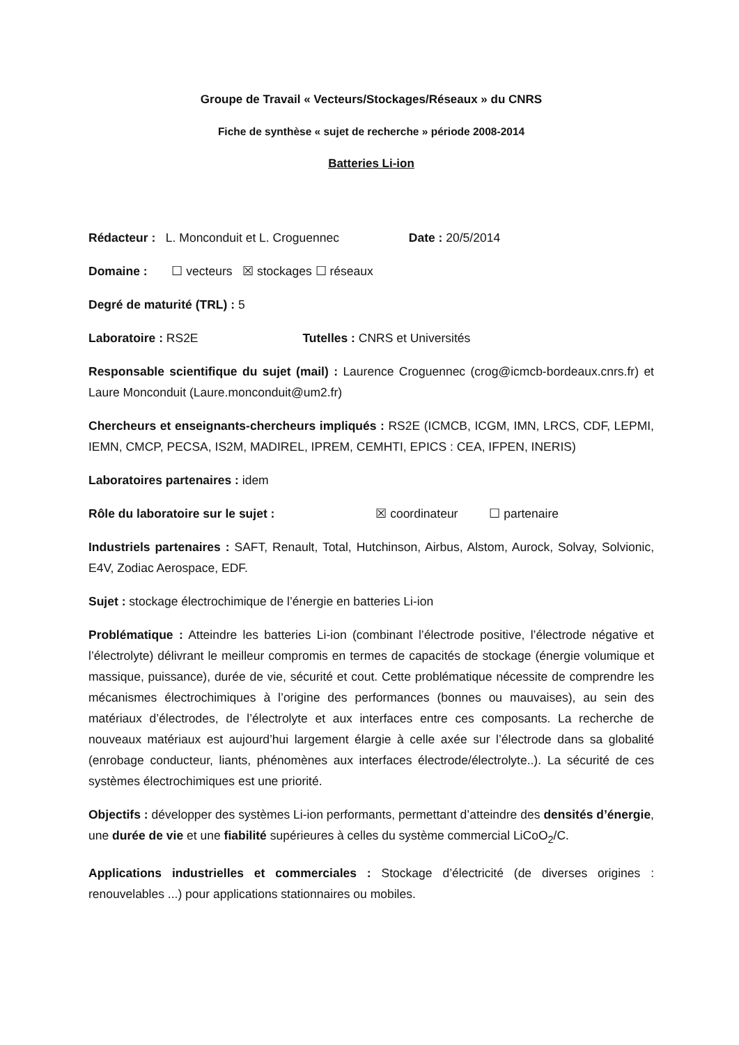Groupe de Travail « Vecteurs/Stockages/Réseaux » du CNRS
Fiche de synthèse « sujet de recherche » période 2008-2014
Batteries Li-ion
Rédacteur : L. Monconduit et L. Croguennec Date : 20/5/2014
Domaine : ☐ vecteurs ☒ stockages ☐ réseaux
Degré de maturité (TRL) : 5
Laboratoire : RS2E Tutelles : CNRS et Universités
Responsable scientifique du sujet (mail) : Laurence Croguennec (crog@icmcb-bordeaux.cnrs.fr) et Laure Monconduit (Laure.monconduit@um2.fr)
Chercheurs et enseignants-chercheurs impliqués : RS2E (ICMCB, ICGM, IMN, LRCS, CDF, LEPMI, IEMN, CMCP, PECSA, IS2M, MADIREL, IPREM, CEMHTI, EPICS : CEA, IFPEN, INERIS)
Laboratoires partenaires : idem
Rôle du laboratoire sur le sujet : ☒ coordinateur ☐ partenaire
Industriels partenaires : SAFT, Renault, Total, Hutchinson, Airbus, Alstom, Aurock, Solvay, Solvionic, E4V, Zodiac Aerospace, EDF.
Sujet : stockage électrochimique de l’énergie en batteries Li-ion
Problématique : Atteindre les batteries Li-ion (combinant l’électrode positive, l’électrode négative et l’électrolyte) délivrant le meilleur compromis en termes de capacités de stockage (énergie volumique et massique, puissance), durée de vie, sécurité et cout. Cette problématique nécessite de comprendre les mécanismes électrochimiques à l’origine des performances (bonnes ou mauvaises), au sein des matériaux d’électrodes, de l’électrolyte et aux interfaces entre ces composants. La recherche de nouveaux matériaux est aujourd’hui largement élargie à celle axée sur l’électrode dans sa globalité (enrobage conducteur, liants, phénomènes aux interfaces électrode/électrolyte..). La sécurité de ces systèmes électrochimiques est une priorité.
Objectifs : développer des systèmes Li-ion performants, permettant d’atteindre des densités d’énergie, une durée de vie et une fiabilité supérieures à celles du système commercial LiCoO<sub>2</sub>/C.
Applications industrielles et commerciales : Stockage d’électricité (de diverses origines : renouvelables ...) pour applications stationnaires ou mobiles.